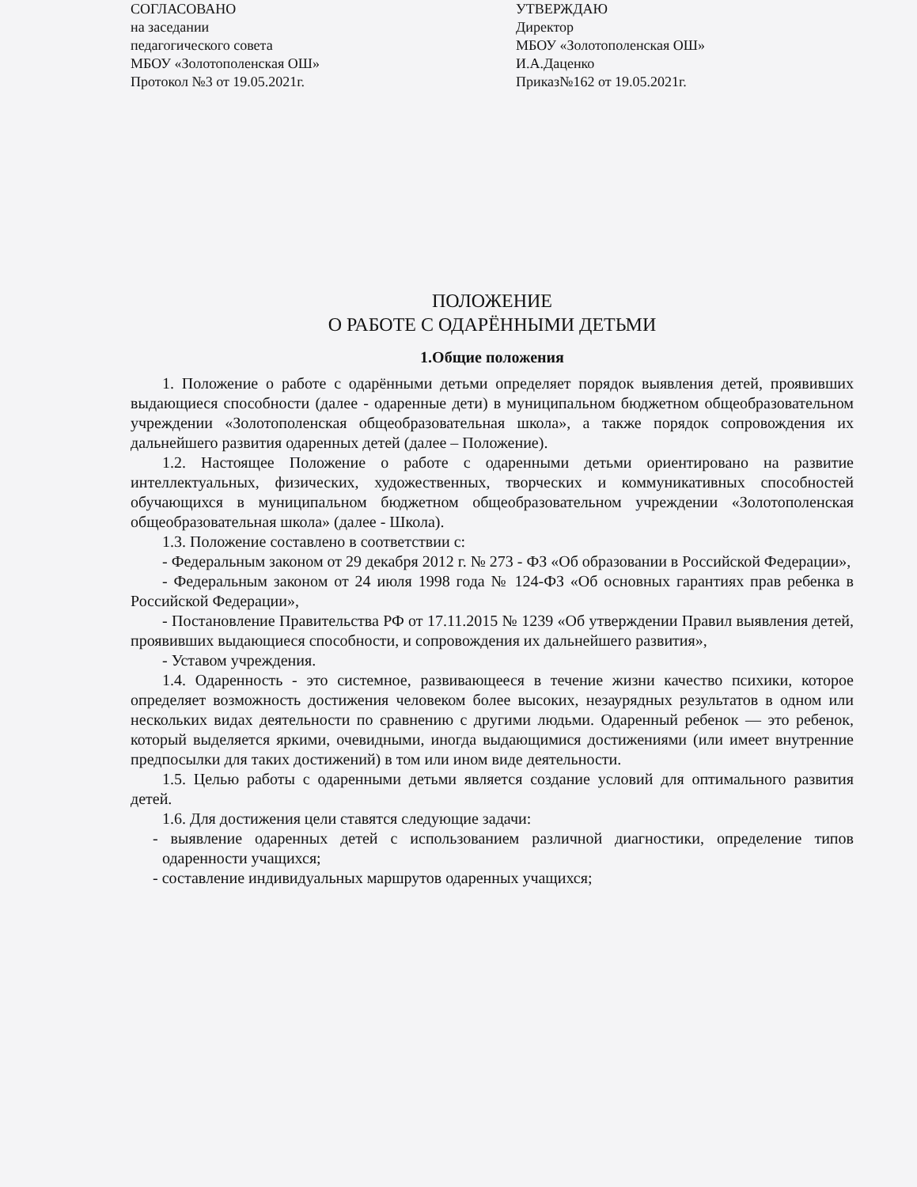СОГЛАСОВАНО
на заседании
педагогического совета
МБОУ «Золотополенская ОШ»
Протокол №3 от 19.05.2021г.
УТВЕРЖДАЮ
Директор
МБОУ «Золотополенская ОШ»
И.А.Даценко
Приказ№162 от 19.05.2021г.
ПОЛОЖЕНИЕ
О РАБОТЕ С ОДАРЁННЫМИ ДЕТЬМИ
1.Общие положения
1. Положение о работе с одарёнными детьми определяет порядок выявления детей, проявивших выдающиеся способности (далее - одаренные дети) в муниципальном бюджетном общеобразовательном учреждении «Золотополенская общеобразовательная школа», а также порядок сопровождения их дальнейшего развития одаренных детей (далее – Положение).
1.2. Настоящее Положение о работе с одаренными детьми ориентировано на развитие интеллектуальных, физических, художественных, творческих и коммуникативных способностей обучающихся в муниципальном бюджетном общеобразовательном учреждении «Золотополенская общеобразовательная школа» (далее - Школа).
1.3. Положение составлено в соответствии с:
- Федеральным законом от 29 декабря 2012 г. № 273 - ФЗ «Об образовании в Российской Федерации»,
- Федеральным законом от 24 июля 1998 года № 124-ФЗ «Об основных гарантиях прав ребенка в Российской Федерации»,
- Постановление Правительства РФ от 17.11.2015 № 1239 «Об утверждении Правил выявления детей, проявивших выдающиеся способности, и сопровождения их дальнейшего развития»,
- Уставом учреждения.
1.4. Одаренность - это системное, развивающееся в течение жизни качество психики, которое определяет возможность достижения человеком более высоких, незаурядных результатов в одном или нескольких видах деятельности по сравнению с другими людьми. Одаренный ребенок — это ребенок, который выделяется яркими, очевидными, иногда выдающимися достижениями (или имеет внутренние предпосылки для таких достижений) в том или ином виде деятельности.
1.5. Целью работы с одаренными детьми является создание условий для оптимального развития детей.
1.6. Для достижения цели ставятся следующие задачи:
- выявление одаренных детей с использованием различной диагностики, определение типов одаренности учащихся;
- составление индивидуальных маршрутов одаренных учащихся;